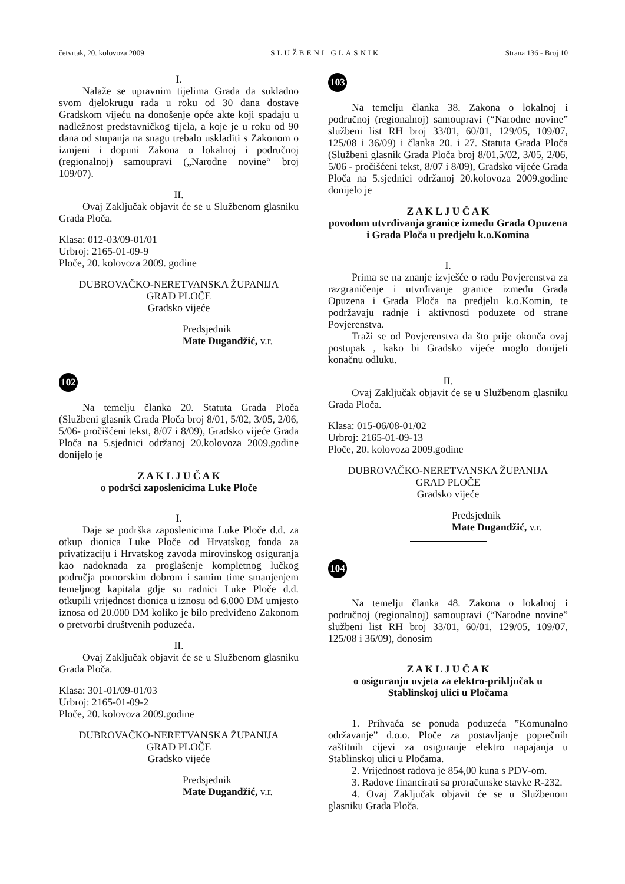četvrtak, 20. kolovoza 2009. SLUŽBENI GLASNIK Strana 136 - Broj 10
I.
Nalaže se upravnim tijelima Grada da sukladno svom djelokrugu rada u roku od 30 dana dostave Gradskom vijeću na donošenje opće akte koji spadaju u nadležnost predstavničkog tijela, a koje je u roku od 90 dana od stupanja na snagu trebalo uskladiti s Zakonom o izmjeni i dopuni Zakona o lokalnoj i područnoj (regionalnoj) samoupravi („Narodne novine“ broj 109/07).
II.
Ovaj Zaključak objavit će se u Službenom glasniku Grada Ploča.
Klasa: 012-03/09-01/01
Urbroj: 2165-01-09-9
Ploče, 20. kolovoza 2009. godine
DUBROVAČKO-NERETVANSKA ŽUPANIJA
GRAD PLOČE
Gradsko vijeće
Predsjednik
Mate Dugandžić, v.r.
102
Na temelju članka 20. Statuta Grada Ploča (Službeni glasnik Grada Ploča broj 8/01, 5/02, 3/05, 2/06, 5/06- pročišćeni tekst, 8/07 i 8/09), Gradsko vijeće Grada Ploča na 5.sjednici održanoj 20.kolovoza 2009.godine donijelo je
Z A K L J U Č A K
o podršci zaposlenicima Luke Ploče
I.
Daje se podrška zaposlenicima Luke Ploče d.d. za otkup dionica Luke Ploče od Hrvatskog fonda za privatizaciju i Hrvatskog zavoda mirovinskog osiguranja kao nadoknada za proglašenje kompletnog lučkog područja pomorskim dobrom i samim time smanjenjem temeljnog kapitala gdje su radnici Luke Ploče d.d. otkupili vrijednost dionica u iznosu od 6.000 DM umjesto iznosa od 20.000 DM koliko je bilo predviđeno Zakonom o pretvorbi društvenih poduzeća.
II.
Ovaj Zaključak objavit će se u Službenom glasniku Grada Ploča.
Klasa: 301-01/09-01/03
Urbroj: 2165-01-09-2
Ploče, 20. kolovoza 2009.godine
DUBROVAČKO-NERETVANSKA ŽUPANIJA
GRAD PLOČE
Gradsko vijeće
Predsjednik
Mate Dugandžić, v.r.
103
Na temelju članka 38. Zakona o lokalnoj i područnoj (regionalnoj) samoupravi (“Narodne novine” službeni list RH broj 33/01, 60/01, 129/05, 109/07, 125/08 i 36/09) i članka 20. i 27. Statuta Grada Ploča (Službeni glasnik Grada Ploča broj 8/01,5/02, 3/05, 2/06, 5/06 - pročišćeni tekst, 8/07 i 8/09), Gradsko vijeće Grada Ploča na 5.sjednici održanoj 20.kolovoza 2009.godine donijelo je
Z A K L J U Č A K
povodom utvrđivanja granice između Grada Opuzena i Grada Ploča u predjelu k.o.Komina
I.
Prima se na znanje izvješće o radu Povjerenstva za razgraničenje i utvrđivanje granice između Grada Opuzena i Grada Ploča na predjelu k.o.Komin, te podržavaju radnje i aktivnosti poduzete od strane Povjerenstva.
Traži se od Povjerenstva da što prije okonča ovaj postupak , kako bi Gradsko vijeće moglo donijeti konačnu odluku.
II.
Ovaj Zaključak objavit će se u Službenom glasniku Grada Ploča.
Klasa: 015-06/08-01/02
Urbroj: 2165-01-09-13
Ploče, 20. kolovoza 2009.godine
DUBROVAČKO-NERETVANSKA ŽUPANIJA
GRAD PLOČE
Gradsko vijeće
Predsjednik
Mate Dugandžić, v.r.
104
Na temelju članka 48. Zakona o lokalnoj i područnoj (regionalnoj) samoupravi (“Narodne novine” službeni list RH broj 33/01, 60/01, 129/05, 109/07, 125/08 i 36/09), donosim
Z A K L J U Č A K
o osiguranju uvjeta za elektro-priključak u Stablinskoj ulici u Pločama
1. Prihvaća se ponuda poduzeća ”Komunalno održavanje” d.o.o. Ploče za postavljanje poprečnih zaštitnih cijevi za osiguranje elektro napajanja u Stablinskoj ulici u Pločama.
2. Vrijednost radova je 854,00 kuna s PDV-om.
3. Radove financirati sa proračunske stavke R-232.
4. Ovaj Zaključak objavit će se u Službenom glasniku Grada Ploča.